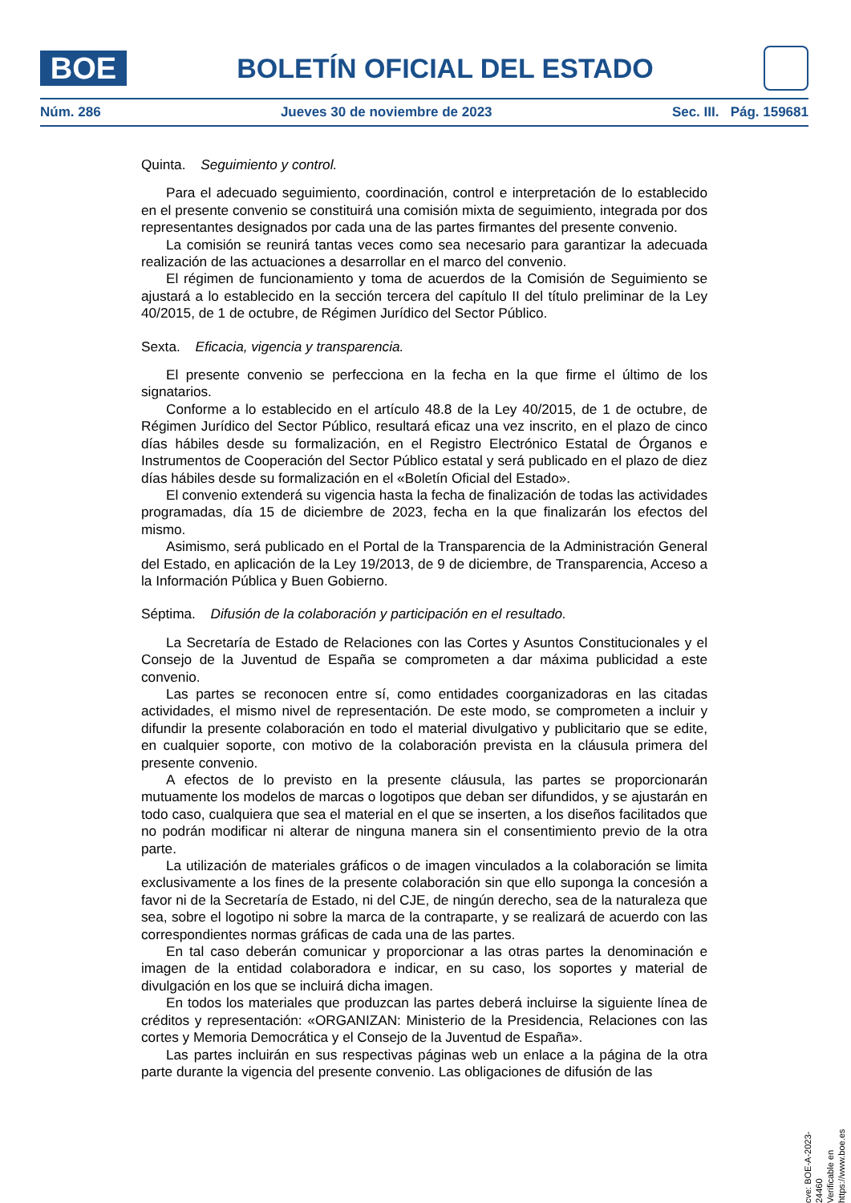BOE
BOLETÍN OFICIAL DEL ESTADO
Núm. 286 Jueves 30 de noviembre de 2023 Sec. III. Pág. 159681
Quinta. Seguimiento y control.
Para el adecuado seguimiento, coordinación, control e interpretación de lo establecido en el presente convenio se constituirá una comisión mixta de seguimiento, integrada por dos representantes designados por cada una de las partes firmantes del presente convenio.
La comisión se reunirá tantas veces como sea necesario para garantizar la adecuada realización de las actuaciones a desarrollar en el marco del convenio.
El régimen de funcionamiento y toma de acuerdos de la Comisión de Seguimiento se ajustará a lo establecido en la sección tercera del capítulo II del título preliminar de la Ley 40/2015, de 1 de octubre, de Régimen Jurídico del Sector Público.
Sexta. Eficacia, vigencia y transparencia.
El presente convenio se perfecciona en la fecha en la que firme el último de los signatarios.
Conforme a lo establecido en el artículo 48.8 de la Ley 40/2015, de 1 de octubre, de Régimen Jurídico del Sector Público, resultará eficaz una vez inscrito, en el plazo de cinco días hábiles desde su formalización, en el Registro Electrónico Estatal de Órganos e Instrumentos de Cooperación del Sector Público estatal y será publicado en el plazo de diez días hábiles desde su formalización en el «Boletín Oficial del Estado».
El convenio extenderá su vigencia hasta la fecha de finalización de todas las actividades programadas, día 15 de diciembre de 2023, fecha en la que finalizarán los efectos del mismo.
Asimismo, será publicado en el Portal de la Transparencia de la Administración General del Estado, en aplicación de la Ley 19/2013, de 9 de diciembre, de Transparencia, Acceso a la Información Pública y Buen Gobierno.
Séptima. Difusión de la colaboración y participación en el resultado.
La Secretaría de Estado de Relaciones con las Cortes y Asuntos Constitucionales y el Consejo de la Juventud de España se comprometen a dar máxima publicidad a este convenio.
Las partes se reconocen entre sí, como entidades coorganizadoras en las citadas actividades, el mismo nivel de representación. De este modo, se comprometen a incluir y difundir la presente colaboración en todo el material divulgativo y publicitario que se edite, en cualquier soporte, con motivo de la colaboración prevista en la cláusula primera del presente convenio.
A efectos de lo previsto en la presente cláusula, las partes se proporcionarán mutuamente los modelos de marcas o logotipos que deban ser difundidos, y se ajustarán en todo caso, cualquiera que sea el material en el que se inserten, a los diseños facilitados que no podrán modificar ni alterar de ninguna manera sin el consentimiento previo de la otra parte.
La utilización de materiales gráficos o de imagen vinculados a la colaboración se limita exclusivamente a los fines de la presente colaboración sin que ello suponga la concesión a favor ni de la Secretaría de Estado, ni del CJE, de ningún derecho, sea de la naturaleza que sea, sobre el logotipo ni sobre la marca de la contraparte, y se realizará de acuerdo con las correspondientes normas gráficas de cada una de las partes.
En tal caso deberán comunicar y proporcionar a las otras partes la denominación e imagen de la entidad colaboradora e indicar, en su caso, los soportes y material de divulgación en los que se incluirá dicha imagen.
En todos los materiales que produzcan las partes deberá incluirse la siguiente línea de créditos y representación: «ORGANIZAN: Ministerio de la Presidencia, Relaciones con las cortes y Memoria Democrática y el Consejo de la Juventud de España».
Las partes incluirán en sus respectivas páginas web un enlace a la página de la otra parte durante la vigencia del presente convenio. Las obligaciones de difusión de las
cve: BOE-A-2023-24460
Verificable en https://www.boe.es